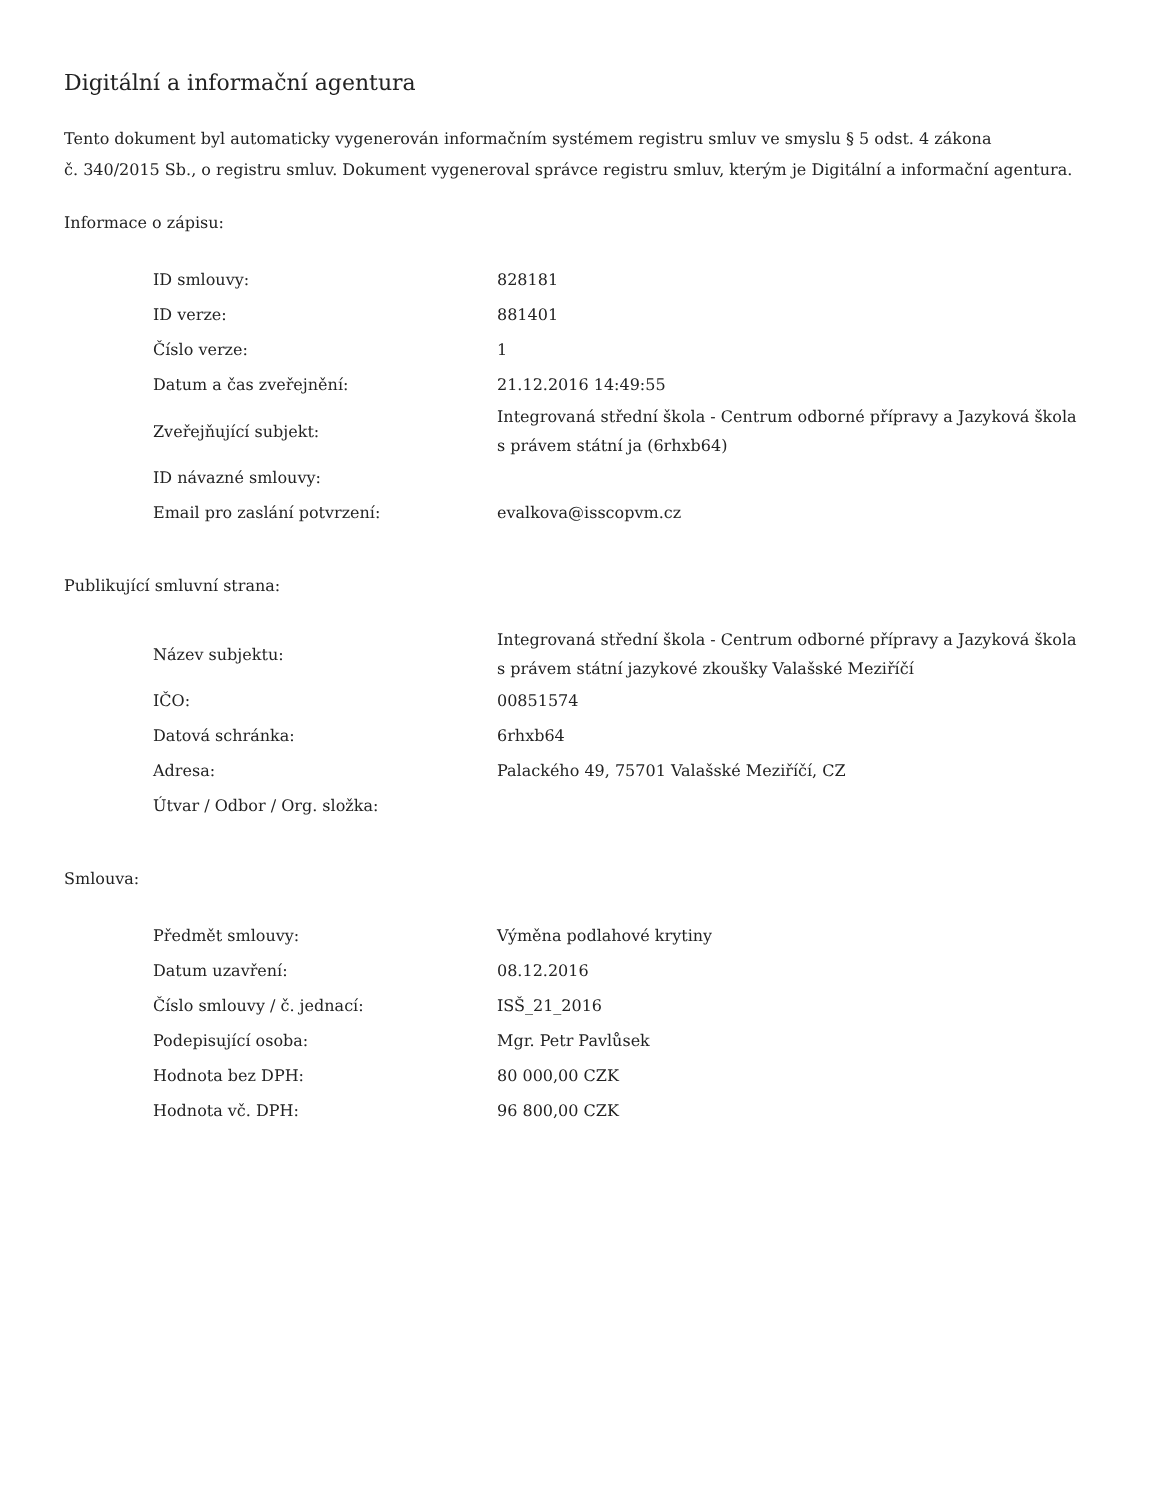Digitální a informační agentura
Tento dokument byl automaticky vygenerován informačním systémem registru smluv ve smyslu § 5 odst. 4 zákona
č. 340/2015 Sb., o registru smluv. Dokument vygeneroval správce registru smluv, kterým je Digitální a informační agentura.
Informace o zápisu:
| ID smlouvy: | 828181 |
| ID verze: | 881401 |
| Číslo verze: | 1 |
| Datum a čas zveřejnění: | 21.12.2016 14:49:55 |
| Zveřejňující subjekt: | Integrovaná střední škola - Centrum odborné přípravy a Jazyková škola s právem státní ja (6rhxb64) |
| ID návazné smlouvy: | |
| Email pro zaslání potvrzení: | evalkova@isscopvm.cz |
Publikující smluvní strana:
| Název subjektu: | Integrovaná střední škola - Centrum odborné přípravy a Jazyková škola s právem státní jazykové zkoušky Valašské Meziříčí |
| IČO: | 00851574 |
| Datová schránka: | 6rhxb64 |
| Adresa: | Palackého 49, 75701 Valašské Meziříčí, CZ |
| Útvar / Odbor / Org. složka: | |
Smlouva:
| Předmět smlouvy: | Výměna podlahové krytiny |
| Datum uzavření: | 08.12.2016 |
| Číslo smlouvy / č. jednací: | ISŠ_21_2016 |
| Podepisující osoba: | Mgr. Petr Pavlůsek |
| Hodnota bez DPH: | 80 000,00 CZK |
| Hodnota vč. DPH: | 96 800,00 CZK |